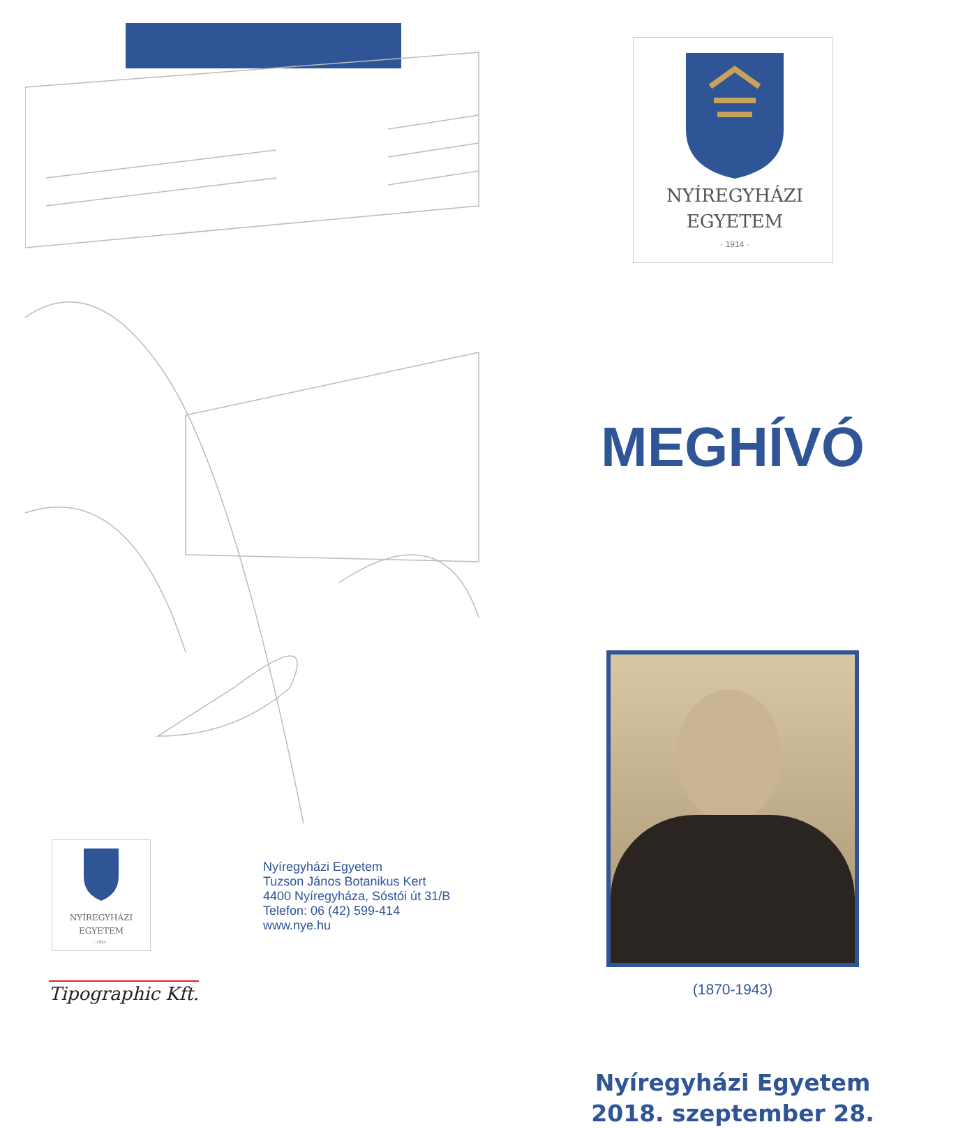NYÍREGYHÁZI
EGYETEM
· 1914 ·
Nyíregyházi Egyetem
Tuzson János Botanikus Kert
4400 Nyíregyháza, Sóstói út 31/B
Telefon: 06 (42) 599-414
www.nye.hu
Tipographic Kft.
NYÍREGYHÁZI
EGYETEM
· 1914 ·
MEGHÍVÓ
(1870-1943)
Nyíregyházi Egyetem
2018. szeptember 28.